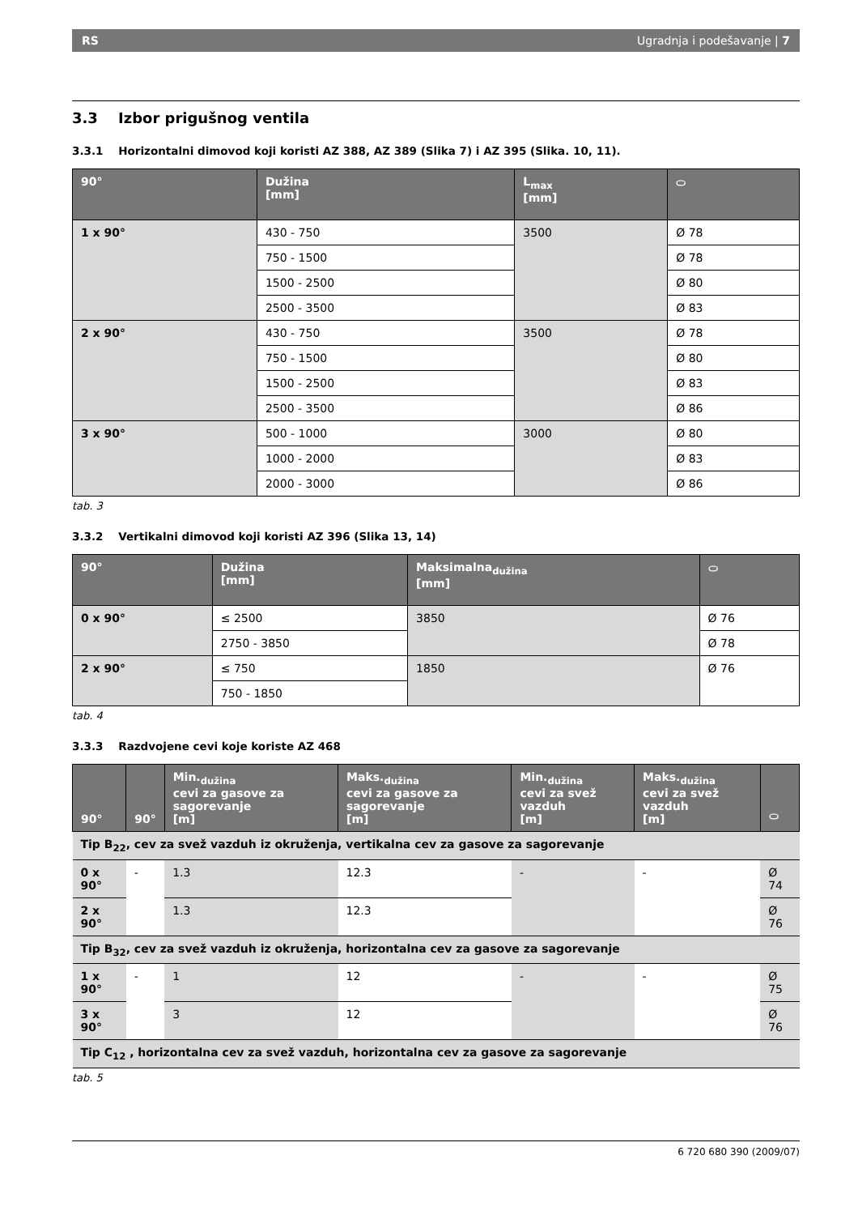RS Ugradnja i podešavanje | 7
3.3 Izbor prigušnog ventila
3.3.1 Horizontalni dimovod koji koristi AZ 388, AZ 389 (Slika 7) i AZ 395 (Slika. 10, 11).
| 90° | Dužina [mm] | L<sub>max</sub> [mm] | ⬭ |
| --- | --- | --- | --- |
| 1 x 90° | 430 - 750 | 3500 | Ø 78 |
| | 750 - 1500 | | Ø 78 |
| | 1500 - 2500 | | Ø 80 |
| | 2500 - 3500 | | Ø 83 |
| 2 x 90° | 430 - 750 | 3500 | Ø 78 |
| | 750 - 1500 | | Ø 80 |
| | 1500 - 2500 | | Ø 83 |
| | 2500 - 3500 | | Ø 86 |
| 3 x 90° | 500 - 1000 | 3000 | Ø 80 |
| | 1000 - 2000 | | Ø 83 |
| | 2000 - 3000 | | Ø 86 |
tab. 3
3.3.2 Vertikalni dimovod koji koristi AZ 396 (Slika 13, 14)
| 90° | Dužina [mm] | Maksimalna<sub>dužina</sub> [mm] | ⬭ |
| --- | --- | --- | --- |
| 0 x 90° | ≤ 2500 | 3850 | Ø 76 |
| | 2750 - 3850 | | Ø 78 |
| 2 x 90° | ≤ 750 | 1850 | Ø 76 |
| | 750 - 1850 | | |
tab. 4
3.3.3 Razdvojene cevi koje koriste AZ 468
| 90° | 90° | Min.<sub>dužina</sub> cevi za gasove za sagorevanje [m] | Maks.<sub>dužina</sub> cevi za gasove za sagorevanje [m] | Min.<sub>dužina</sub> cevi za svež vazduh [m] | Maks.<sub>dužina</sub> cevi za svež vazduh [m] | ⬭ |
| --- | --- | --- | --- | --- | --- | --- |
| Tip B<sub>22</sub>, cev za svež vazduh iz okruženja, vertikalna cev za gasove za sagorevanje | | | | | | |
| 0 x 90° | - | 1.3 | 12.3 | - | - | Ø 74 |
| 2 x 90° | | 1.3 | 12.3 | | | Ø 76 |
| Tip B<sub>32</sub>, cev za svež vazduh iz okruženja, horizontalna cev za gasove za sagorevanje | | | | | | |
| 1 x 90° | - | 1 | 12 | - | - | Ø 75 |
| 3 x 90° | | 3 | 12 | | | Ø 76 |
| Tip C<sub>12</sub> , horizontalna cev za svež vazduh, horizontalna cev za gasove za sagorevanje | | | | | | |
tab. 5
6 720 680 390 (2009/07)